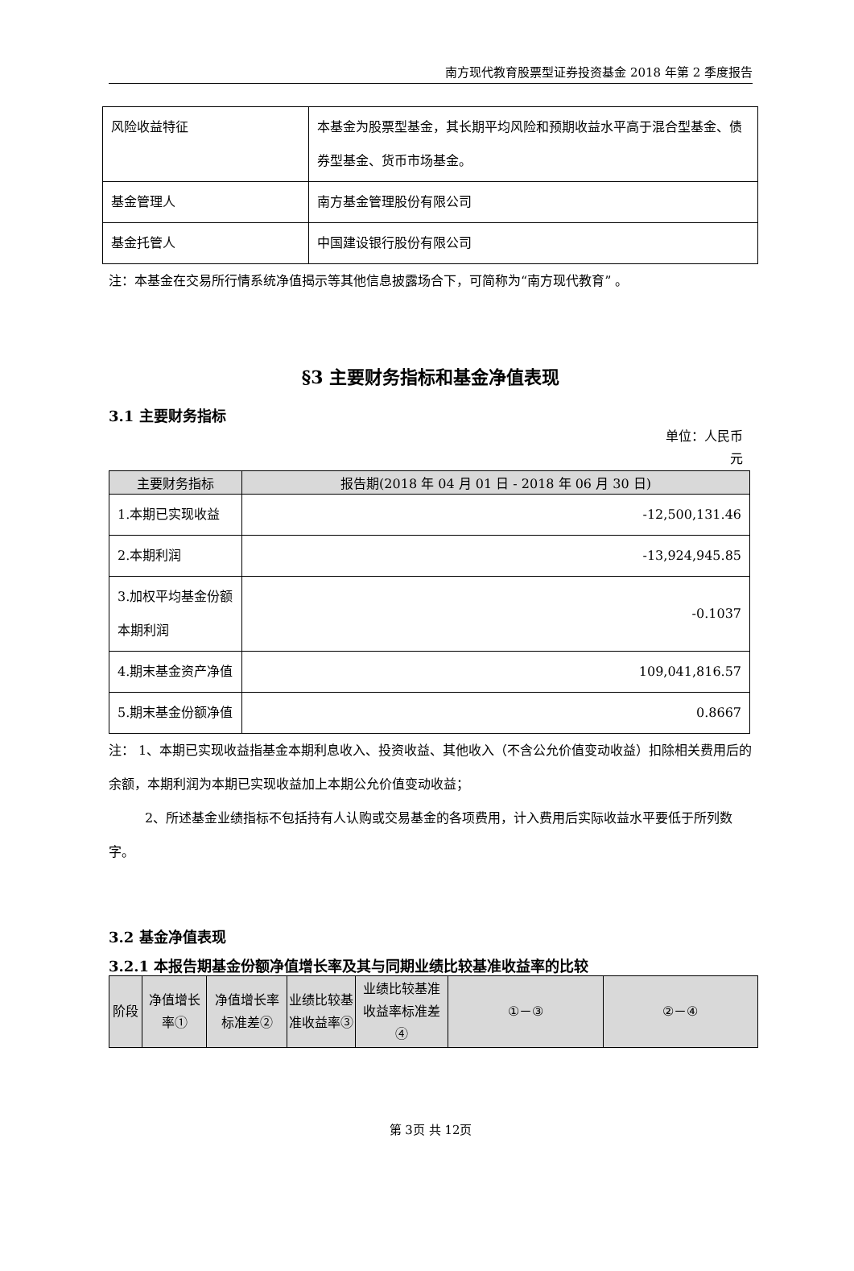南方现代教育股票型证券投资基金 2018 年第 2 季度报告
| 风险收益特征 | 本基金为股票型基金，其长期平均风险和预期收益水平高于混合型基金、债券型基金、货币市场基金。 |
| 基金管理人 | 南方基金管理股份有限公司 |
| 基金托管人 | 中国建设银行股份有限公司 |
注：本基金在交易所行情系统净值揭示等其他信息披露场合下，可简称为“南方现代教育” 。
§3 主要财务指标和基金净值表现
3.1 主要财务指标
单位：人民币
元
| 主要财务指标 | 报告期(2018 年 04 月 01 日 - 2018 年 06 月 30 日) |
| --- | --- |
| 1.本期已实现收益 | -12,500,131.46 |
| 2.本期利润 | -13,924,945.85 |
| 3.加权平均基金份额本期利润 | -0.1037 |
| 4.期末基金资产净值 | 109,041,816.57 |
| 5.期末基金份额净值 | 0.8667 |
注： 1、本期已实现收益指基金本期利息收入、投资收益、其他收入（不含公允价值变动收益）扣除相关费用后的余额，本期利润为本期已实现收益加上本期公允价值变动收益；
2、所述基金业绩指标不包括持有人认购或交易基金的各项费用，计入费用后实际收益水平要低于所列数字。
3.2 基金净值表现
3.2.1 本报告期基金份额净值增长率及其与同期业绩比较基准收益率的比较
| 阶段 | 净值增长率① | 净值增长率标准差② | 业绩比较基准收益率③ | 业绩比较基准收益率标准差④ | ①－③ | ②－④ |
| --- | --- | --- | --- | --- | --- | --- |
第 3页 共 12页